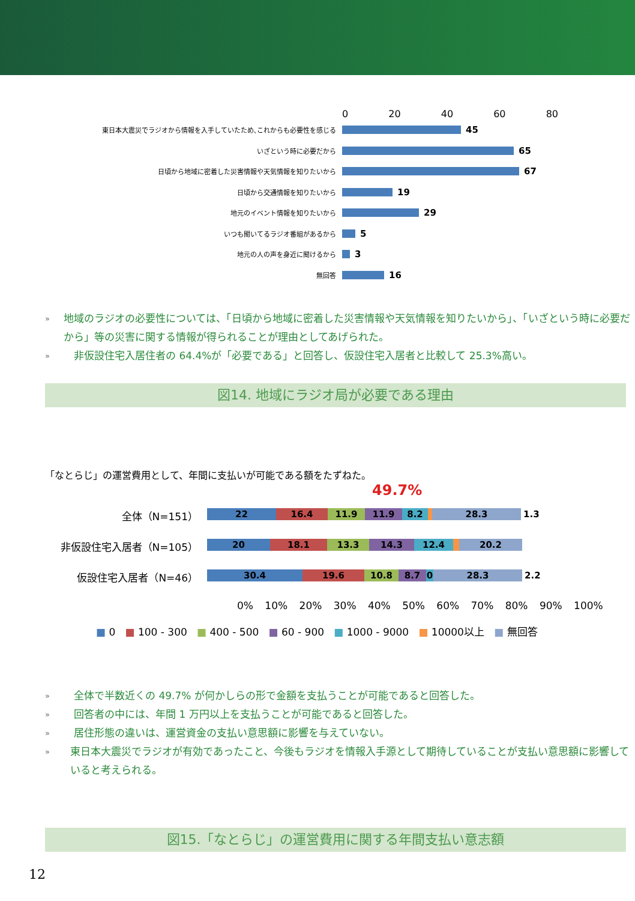0 20 40 60 80
東日本大震災でラジオから情報を入手していたため､これからも必要性を感じる
45
いざという時に必要だから
65
日頃から地域に密着した災害情報や天気情報を知りたいから
67
日頃から交通情報を知りたいから
19
地元のイベント情報を知りたいから
29
いつも聞いてるラジオ番組があるから
5
地元の人の声を身近に聞けるから
3
無回答
16
» 地域のラジオの必要性については、「日頃から地域に密着した災害情報や天気情報を知りたいから」、「いざという時に必要だから」等の災害に関する情報が得られることが理由としてあげられた。
» 非仮設住宅入居住者の 64.4%が「必要である」と回答し、仮設住宅入居者と比較して 25.3%高い。
図14. 地域にラジオ局が必要である理由
「なとらじ」の運営費用として、年間に支払いが可能である額をたずねた。
49.7%
全体（N=151）
22 16.4 11.9 11.9 8.2 28.3
1.3
非仮設住宅入居者（N=105）
20 18.1 13.3 14.3 12.4 20.2
仮設住宅入居者（N=46）
30.4 19.6 10.8 8.7 0 28.3
2.2
0% 10% 20% 30% 40% 50% 60% 70% 80% 90% 100%
■ 0 ■ 100 - 300 ■ 400 - 500 ■ 60 - 900 ■ 1000 - 9000 ■ 10000以上 ■ 無回答
» 全体で半数近くの 49.7% が何かしらの形で金額を支払うことが可能であると回答した。
» 回答者の中には、年間 1 万円以上を支払うことが可能であると回答した。
» 居住形態の違いは、運営資金の支払い意思額に影響を与えていない。
» 東日本大震災でラジオが有効であったこと、今後もラジオを情報入手源として期待していることが支払い意思額に影響していると考えられる。
図15.「なとらじ」の運営費用に関する年間支払い意志額
12